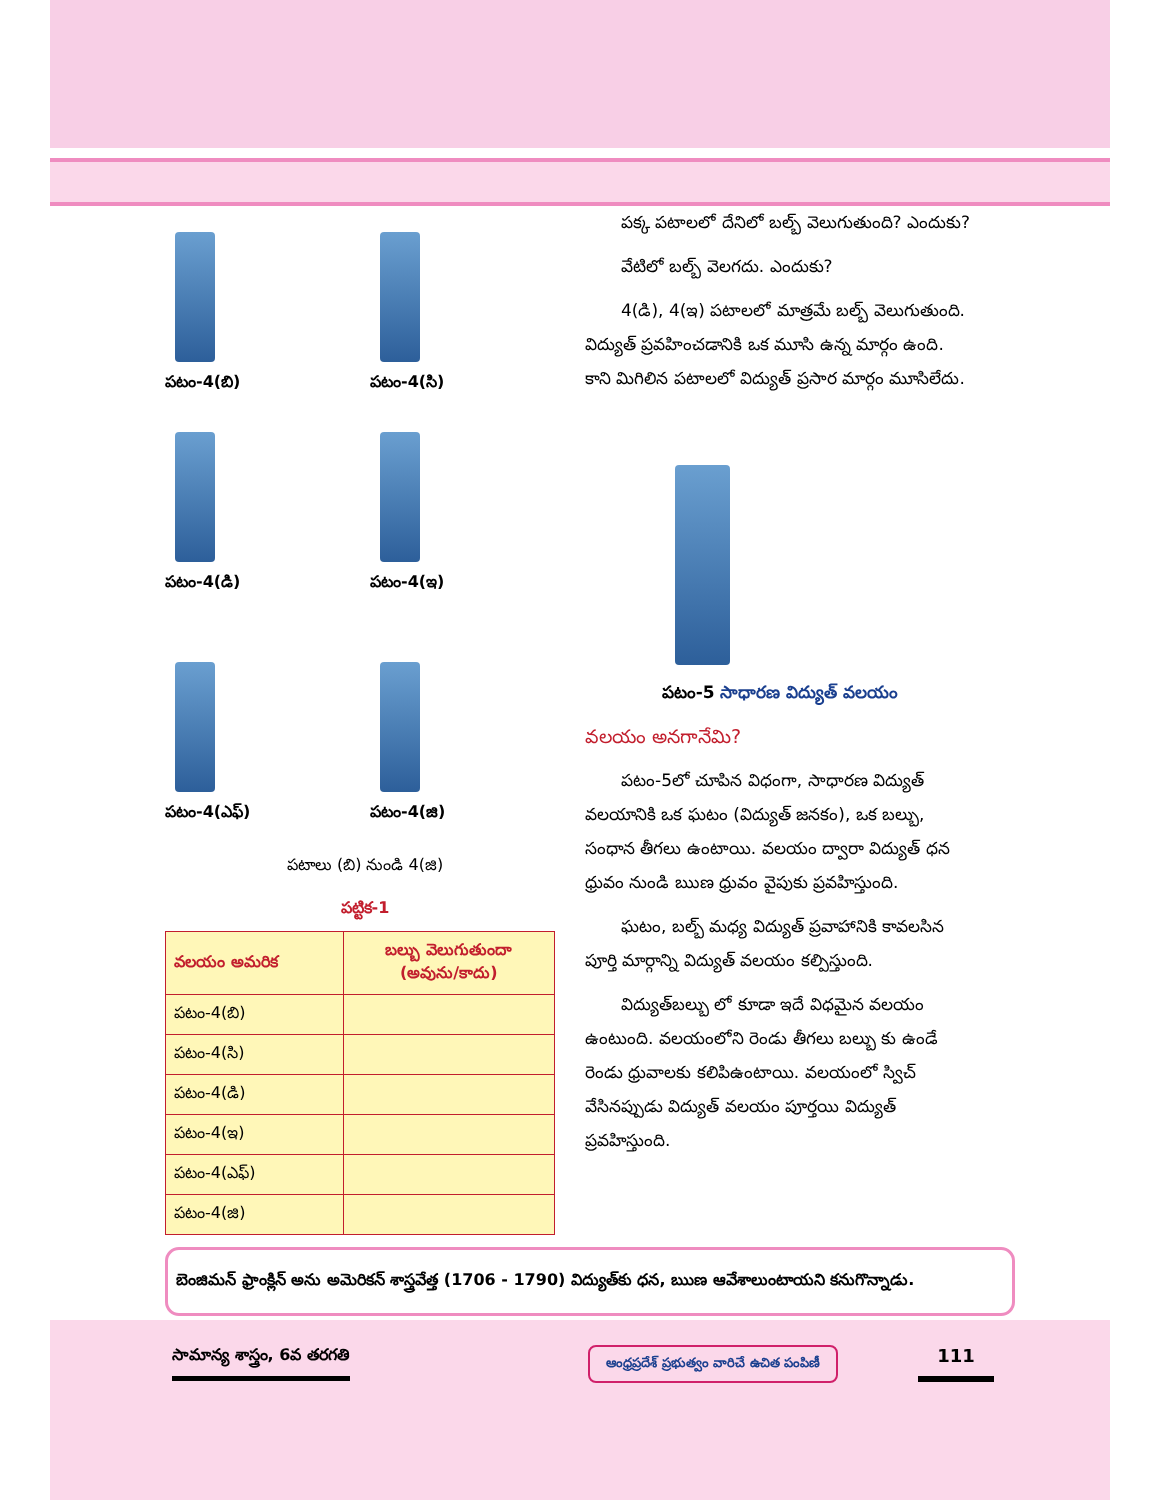పటం-4(బి)
పటం-4(సి)
పటం-4(డి)
పటం-4(ఇ)
పటం-4(ఎఫ్)
పటం-4(జి)
పటాలు (బి) నుండి 4(జి)
పట్టిక-1
| వలయం అమరిక | బల్బు వెలుగుతుందా (అవును/కాదు) |
| --- | --- |
| పటం-4(బి) | |
| పటం-4(సి) | |
| పటం-4(డి) | |
| పటం-4(ఇ) | |
| పటం-4(ఎఫ్) | |
| పటం-4(జి) | |
పక్క పటాలలో దేనిలో బల్బ్ వెలుగుతుంది? ఎందుకు?
వేటిలో బల్బ్ వెలగదు. ఎందుకు?
4(డి), 4(ఇ) పటాలలో మాత్రమే బల్బ్ వెలుగుతుంది. విద్యుత్ ప్రవహించడానికి ఒక మూసి ఉన్న మార్గం ఉంది. కాని మిగిలిన పటాలలో విద్యుత్ ప్రసార మార్గం మూసిలేదు.
పటం-5 సాధారణ విద్యుత్ వలయం
వలయం అనగానేమి?
పటం-5లో చూపిన విధంగా, సాధారణ విద్యుత్ వలయానికి ఒక ఘటం (విద్యుత్ జనకం), ఒక బల్బు, సంధాన తీగలు ఉంటాయి. వలయం ద్వారా విద్యుత్ ధన ధ్రువం నుండి ఋణ ధ్రువం వైపుకు ప్రవహిస్తుంది.
ఘటం, బల్బ్ మధ్య విద్యుత్ ప్రవాహానికి కావలసిన పూర్తి మార్గాన్ని విద్యుత్ వలయం కల్పిస్తుంది.
విద్యుత్‌బల్బు లో కూడా ఇదే విధమైన వలయం ఉంటుంది. వలయంలోని రెండు తీగలు బల్బు కు ఉండే రెండు ధ్రువాలకు కలిపిఉంటాయి. వలయంలో స్విచ్ వేసినప్పుడు విద్యుత్ వలయం పూర్తయి విద్యుత్ ప్రవహిస్తుంది.
బెంజిమన్ ఫ్రాంక్లిన్ అను అమెరికన్ శాస్త్రవేత్త (1706 - 1790) విద్యుత్‌కు ధన, ఋణ ఆవేశాలుంటాయని కనుగొన్నాడు.
సామాన్య శాస్త్రం, 6వ తరగతి
ఆంధ్రప్రదేశ్ ప్రభుత్వం వారిచే ఉచిత పంపిణీ
111